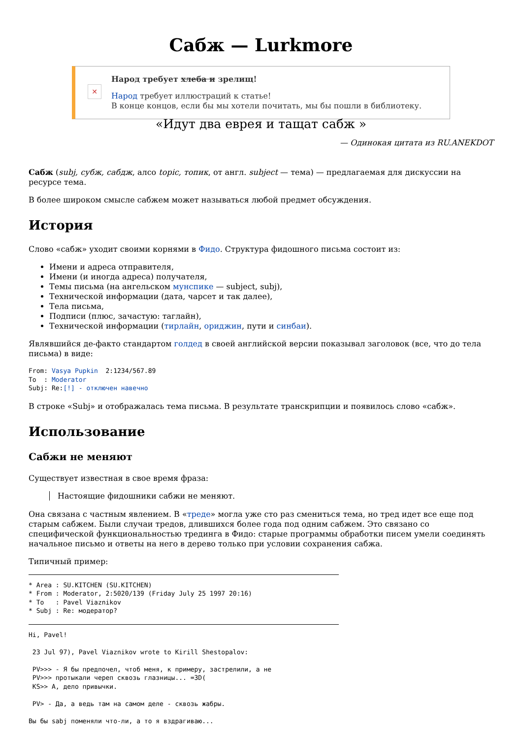Сабж — Lurkmore
✕
Народ требует хлеба и зрелищ!
Народ требует иллюстраций к статье!
В конце концов, если бы мы хотели почитать, мы бы пошли в библиотеку.
«Идут два еврея и тащат сабж »
— Одинокая цитата из RU.ANEKDOT
Сабж (subj, субж, сабдж, алсо topic, топик, от англ. subject — тема) — предлагаемая для дискуссии на ресурсе тема.
В более широком смысле сабжем может называться любой предмет обсуждения.
История
Слово «сабж» уходит своими корнями в Фидо. Структура фидошного письма состоит из:
Имени и адреса отправителя,
Имени (и иногда адреса) получателя,
Темы письма (на ангельском мунспике — subject, subj),
Технической информации (дата, чарсет и так далее),
Тела письма,
Подписи (плюс, зачастую: таглайн),
Технической информации (тирлайн, ориджин, пути и синбаи).
Являвшийся де-факто стандартом голдед в своей английской версии показывал заголовок (все, что до тела письма) в виде:
From: Vasya Pupkin  2:1234/567.89
To  : Moderator
Subj: Re:[!] - отключен навечно
В строке «Subj» и отображалась тема письма. В результате транскрипции и появилось слово «сабж».
Использование
Сабжи не меняют
Существует известная в свое время фраза:
Настоящие фидошники сабжи не меняют.
Она связана с частным явлением. В «треде» могла уже сто раз смениться тема, но тред идет все еще под старым сабжем. Были случаи тредов, длившихся более года под одним сабжем. Это связано со специфической функциональностью тредингa в Фидо: старые программы обработки писем умели соединять начальное письмо и ответы на него в дерево только при условии сохранения сабжа.
Типичный пример:
* Area : SU.KITCHEN (SU.KITCHEN)
* From : Moderator, 2:5020/139 (Friday July 25 1997 20:16)
* To   : Pavel Viaznikov
* Subj : Re: модератор?
Hi, Pavel!

 23 Jul 97), Pavel Viaznikov wrote to Kirill Shestopalov:

 PV>>> - Я бы предпочел, чтоб меня, к примеру, застрелили, а не
 PV>>> протыкали череп сквозь глазницы... =3D(
 KS>> А, дело привычки.

 PV> - Да, а ведь там на самом деле - сквозь жабры.

Вы бы sabj поменяли что-ли, а то я вздрагиваю...